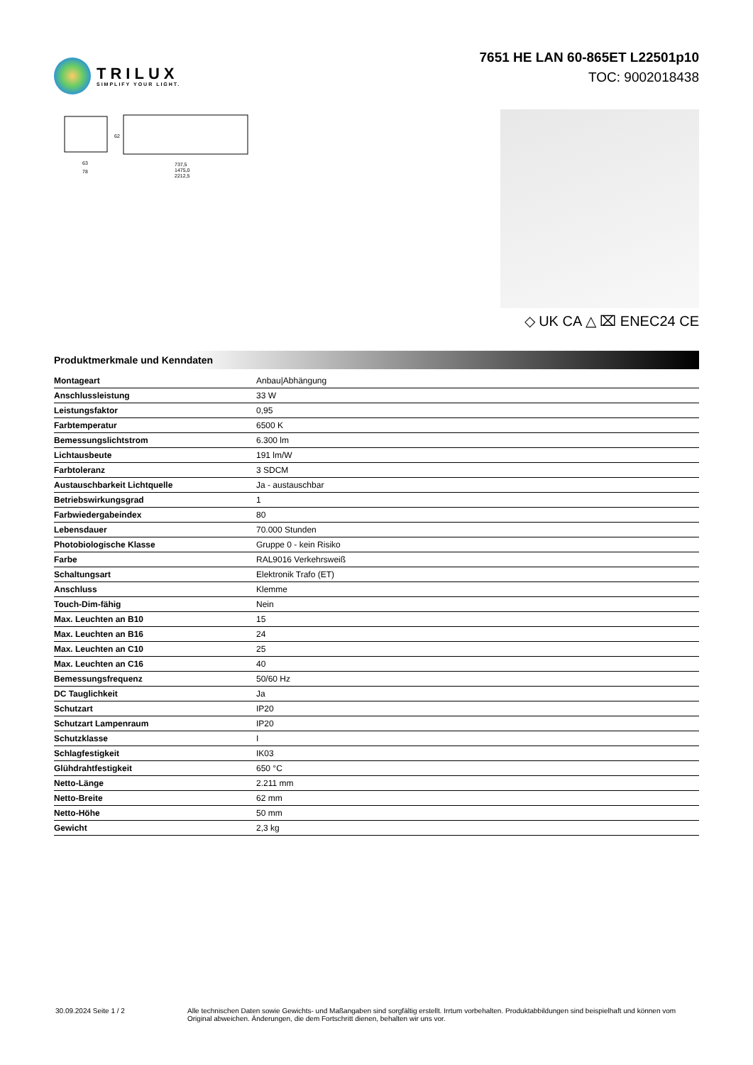TRILUX
SIMPLIFY YOUR LIGHT.
7651 HE LAN 60-865ET L22501p10
TOC: 9002018438
63
78
737,5
1475,0
2212,5
62
◇ UK CA △ ⌧ ENEC24 CE
Produktmerkmale und Kenndaten
| Montageart | Anbau/Abhängung |
| Anschlussleistung | 33 W |
| Leistungsfaktor | 0,95 |
| Farbtemperatur | 6500 K |
| Bemessungslichtstrom | 6.300 lm |
| Lichtausbeute | 191 lm/W |
| Farbtoleranz | 3 SDCM |
| Austauschbarkeit Lichtquelle | Ja - austauschbar |
| Betriebswirkungsgrad | 1 |
| Farbwiedergabeindex | 80 |
| Lebensdauer | 70.000 Stunden |
| Photobiologische Klasse | Gruppe 0 - kein Risiko |
| Farbe | RAL9016 Verkehrsweiß |
| Schaltungsart | Elektronik Trafo (ET) |
| Anschluss | Klemme |
| Touch-Dim-fähig | Nein |
| Max. Leuchten an B10 | 15 |
| Max. Leuchten an B16 | 24 |
| Max. Leuchten an C10 | 25 |
| Max. Leuchten an C16 | 40 |
| Bemessungsfrequenz | 50/60 Hz |
| DC Tauglichkeit | Ja |
| Schutzart | IP20 |
| Schutzart Lampenraum | IP20 |
| Schutzklasse | I |
| Schlagfestigkeit | IK03 |
| Glühdrahtfestigkeit | 650 °C |
| Netto-Länge | 2.211 mm |
| Netto-Breite | 62 mm |
| Netto-Höhe | 50 mm |
| Gewicht | 2,3 kg |
30.09.2024 Seite 1 / 2 Alle technischen Daten sowie Gewichts- und Maßangaben sind sorgfältig erstellt. Irrtum vorbehalten. Produktabbildungen sind beispielhaft und können vom Original abweichen. Änderungen, die dem Fortschritt dienen, behalten wir uns vor.